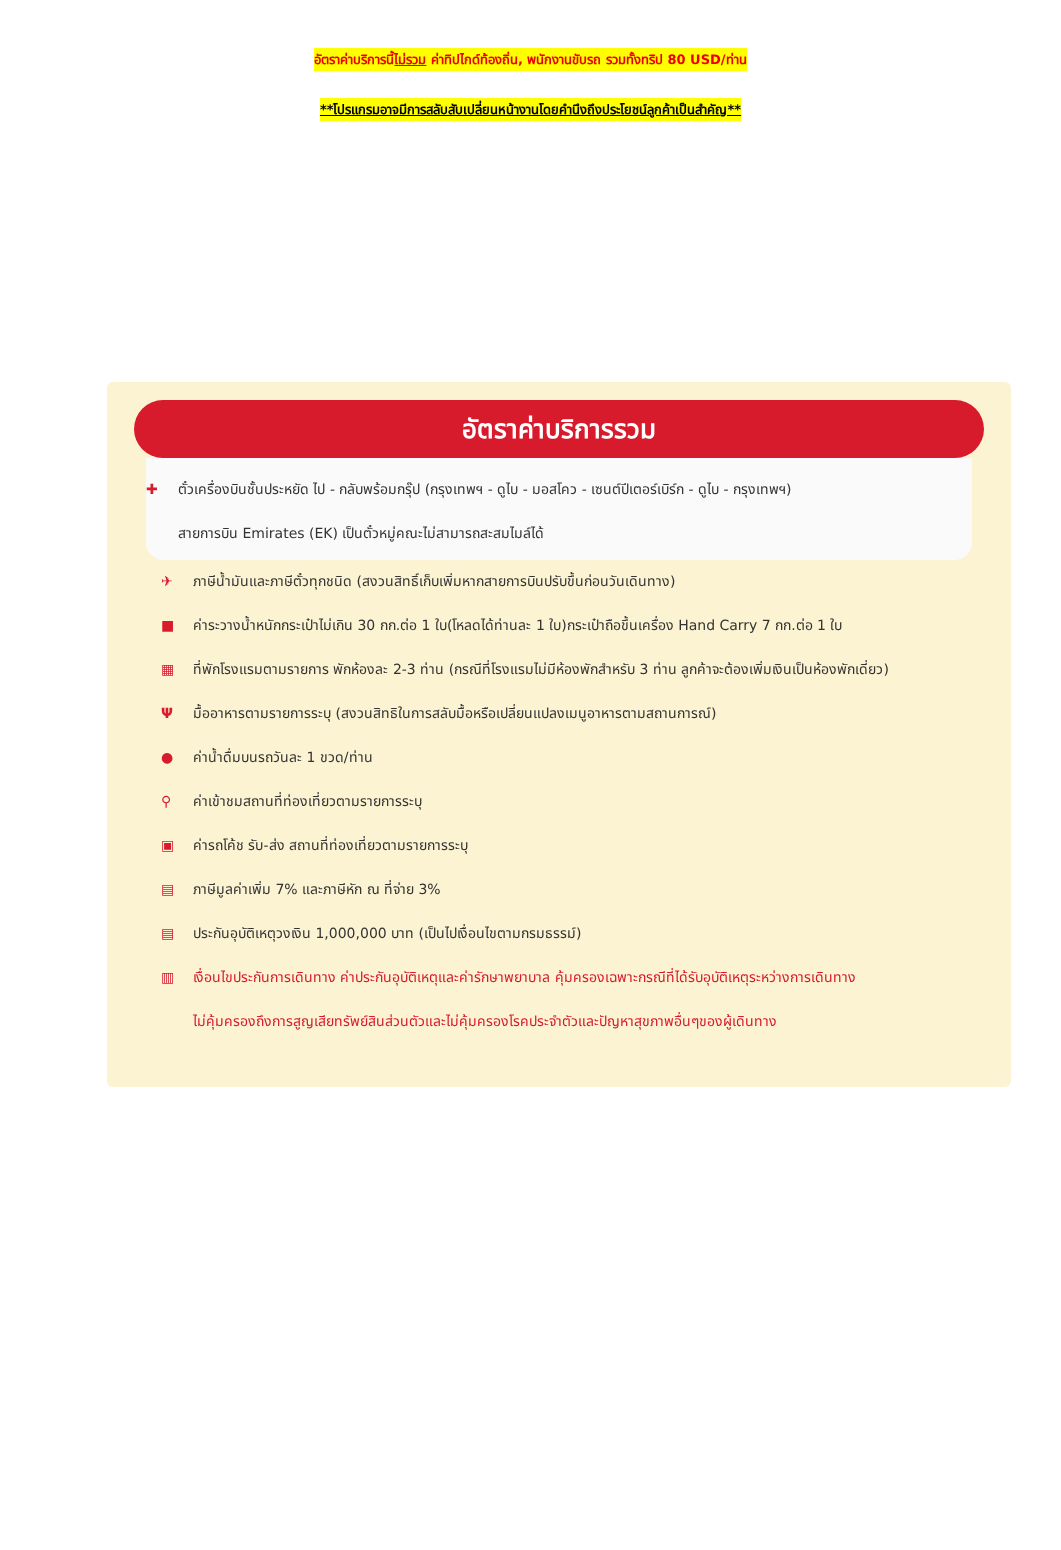อัตราค่าบริการนี้ไม่รวม ค่าทิปไกด์ท้องถิ่น, พนักงานขับรถ รวมทั้งทริป 80 USD/ท่าน
**โปรแกรมอาจมีการสลับสับเปลี่ยนหน้างานโดยคำนึงถึงประโยชน์ลูกค้าเป็นสำคัญ**
อัตราค่าบริการรวม
✚ ตั๋วเครื่องบินชั้นประหยัด ไป - กลับพร้อมกรุ๊ป (กรุงเทพฯ - ดูไบ - มอสโคว - เซนต์ปีเตอร์เบิร์ก - ดูไบ - กรุงเทพฯ)
สายการบิน Emirates (EK) เป็นตั๋วหมู่คณะไม่สามารถสะสมไมล์ได้
✈ ภาษีน้ำมันและภาษีตั๋วทุกชนิด (สงวนสิทธิ์เก็บเพิ่มหากสายการบินปรับขึ้นก่อนวันเดินทาง)
■ ค่าระวางน้ำหนักกระเป๋าไม่เกิน 30 กก.ต่อ 1 ใบ(โหลดได้ท่านละ 1 ใบ)กระเป๋าถือขึ้นเครื่อง Hand Carry 7 กก.ต่อ 1 ใบ
▦ ที่พักโรงแรมตามรายการ พักห้องละ 2-3 ท่าน (กรณีที่โรงแรมไม่มีห้องพักสำหรับ 3 ท่าน ลูกค้าจะต้องเพิ่มเงินเป็นห้องพักเดี่ยว)
Ψมื้ออาหารตามรายการระบุ (สงวนสิทธิในการสลับมื้อหรือเปลี่ยนแปลงเมนูอาหารตามสถานการณ์)
● ค่าน้ำดื่มบนรถวันละ 1 ขวด/ท่าน
⚲ ค่าเข้าชมสถานที่ท่องเที่ยวตามรายการระบุ
▣ ค่ารถโค้ช รับ-ส่ง สถานที่ท่องเที่ยวตามรายการระบุ
▤ ภาษีมูลค่าเพิ่ม 7% และภาษีหัก ณ ที่จ่าย 3%
▤ ประกันอุบัติเหตุวงเงิน 1,000,000 บาท (เป็นไปเงื่อนไขตามกรมธรรม์)
▥ เงื่อนไขประกันการเดินทาง ค่าประกันอุบัติเหตุและค่ารักษาพยาบาล คุ้มครองเฉพาะกรณีที่ได้รับอุบัติเหตุระหว่างการเดินทาง
ไม่คุ้มครองถึงการสูญเสียทรัพย์สินส่วนตัวและไม่คุ้มครองโรคประจำตัวและปัญหาสุขภาพอื่นๆของผู้เดินทาง